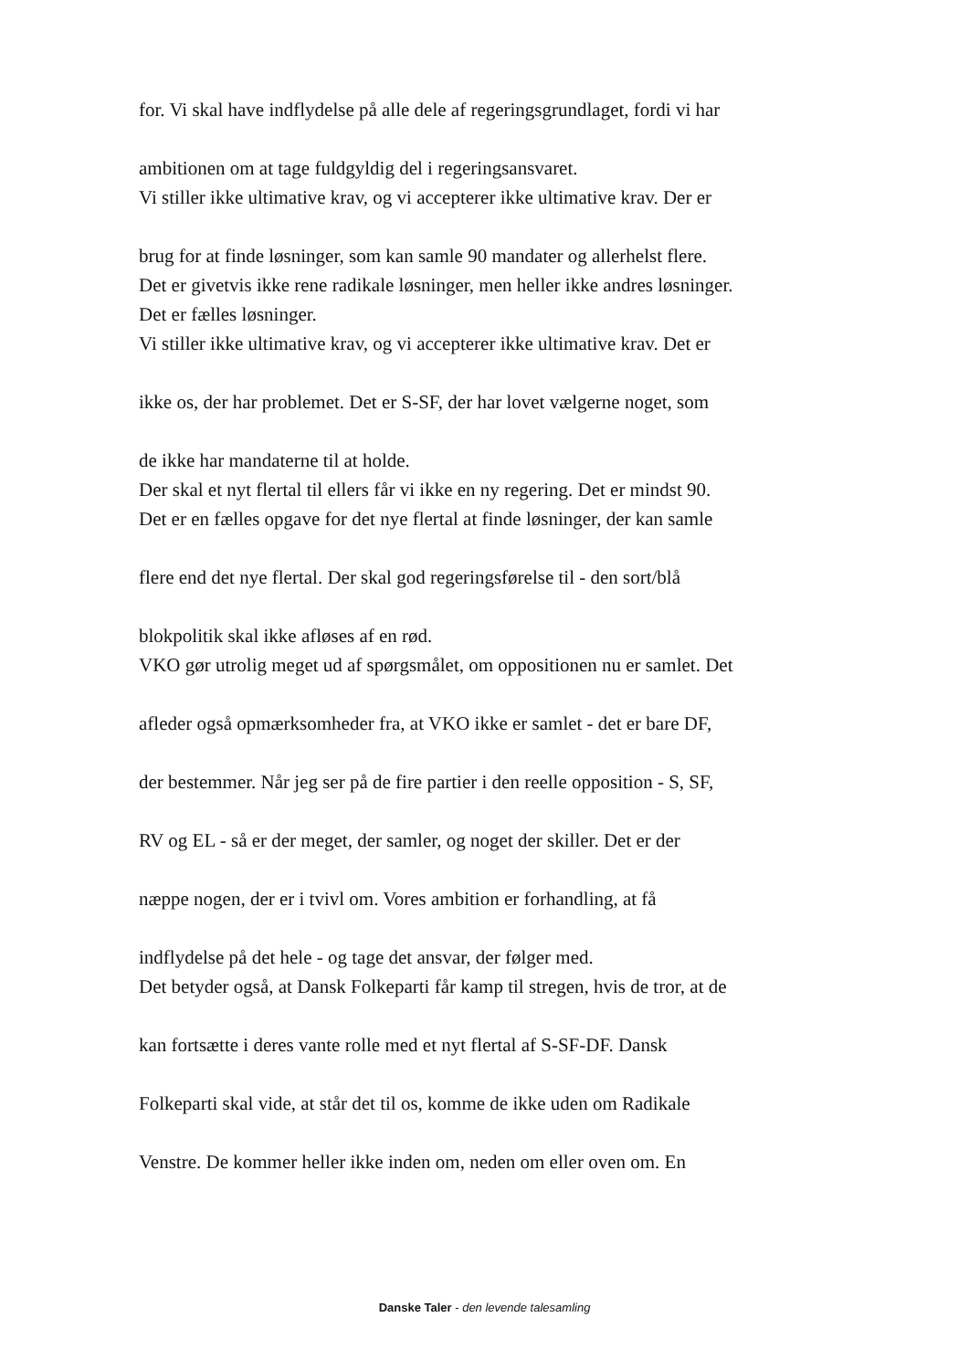for. Vi skal have indflydelse på alle dele af regeringsgrundlaget, fordi vi har
ambitionen om at tage fuldgyldig del i regeringsansvaret.
Vi stiller ikke ultimative krav, og vi accepterer ikke ultimative krav. Der er
brug for at finde løsninger, som kan samle 90 mandater og allerhelst flere.
Det er givetvis ikke rene radikale løsninger, men heller ikke andres løsninger.
Det er fælles løsninger.
Vi stiller ikke ultimative krav, og vi accepterer ikke ultimative krav. Det er
ikke os, der har problemet. Det er S-SF, der har lovet vælgerne noget, som
de ikke har mandaterne til at holde.
Der skal et nyt flertal til ellers får vi ikke en ny regering. Det er mindst 90.
Det er en fælles opgave for det nye flertal at finde løsninger, der kan samle
flere end det nye flertal. Der skal god regeringsførelse til - den sort/blå
blokpolitik skal ikke afløses af en rød.
VKO gør utrolig meget ud af spørgsmålet, om oppositionen nu er samlet. Det
afleder også opmærksomheder fra, at VKO ikke er samlet - det er bare DF,
der bestemmer. Når jeg ser på de fire partier i den reelle opposition - S, SF,
RV og EL - så er der meget, der samler, og noget der skiller. Det er der
næppe nogen, der er i tvivl om. Vores ambition er forhandling, at få
indflydelse på det hele - og tage det ansvar, der følger med.
Det betyder også, at Dansk Folkeparti får kamp til stregen, hvis de tror, at de
kan fortsætte i deres vante rolle med et nyt flertal af S-SF-DF. Dansk
Folkeparti skal vide, at står det til os, komme de ikke uden om Radikale
Venstre. De kommer heller ikke inden om, neden om eller oven om. En
Danske Taler - den levende talesamling